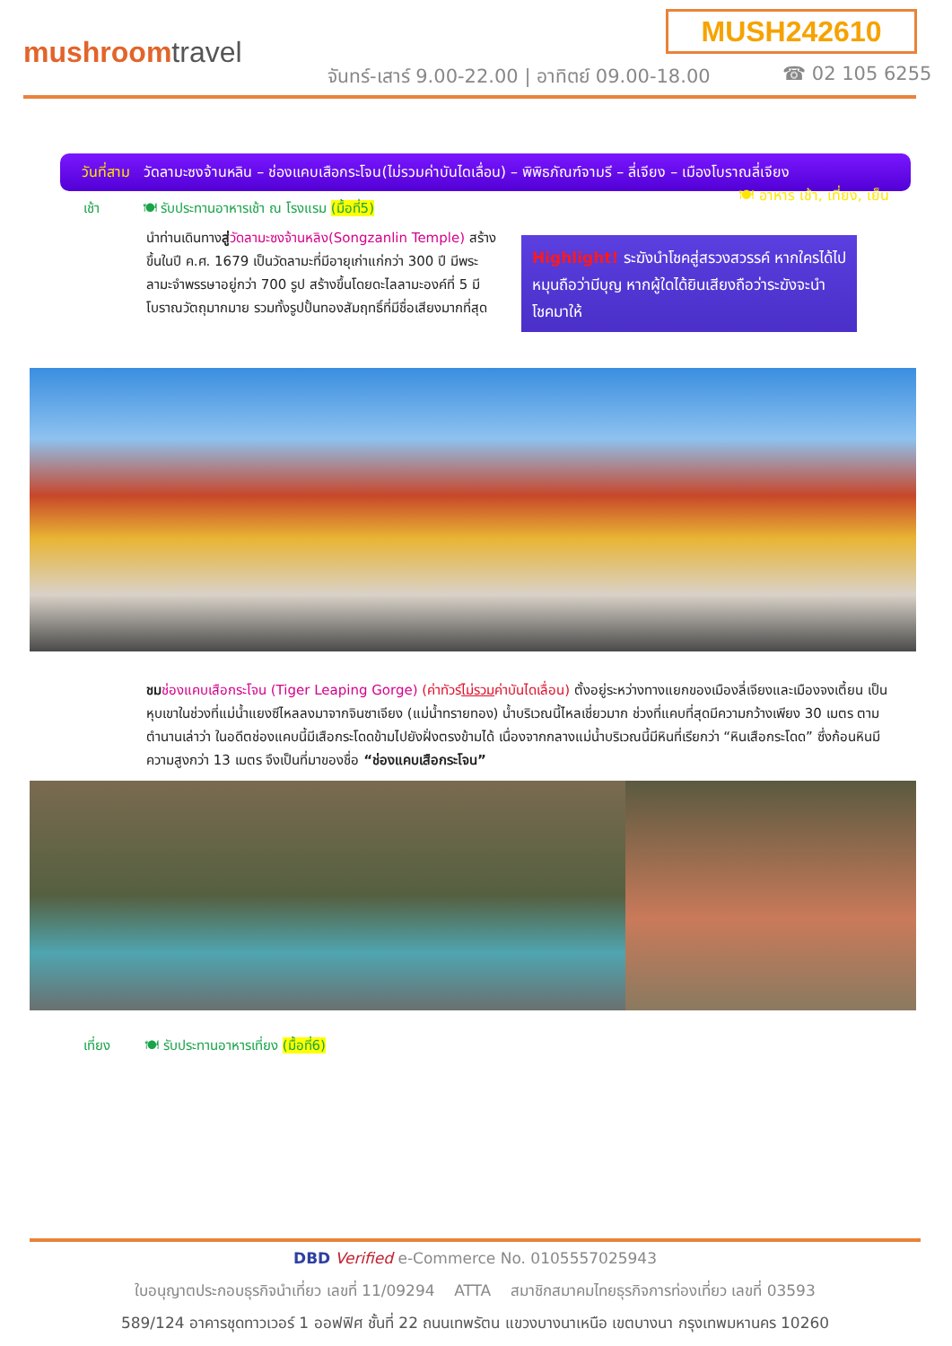MUSH242610
mushroomtravel
จันทร์-เสาร์ 9.00-22.00 | อาทิตย์ 09.00-18.00
☎ 02 105 6255
วันที่สาม วัดลามะซงจ้านหลิน – ช่องแคบเสือกระโจน(ไม่รวมค่าบันไดเลื่อน) – พิพิธภัณฑ์จามรี – ลี่เจียง – เมืองโบราณลี่เจียง 🍽 อาหาร เช้า, เที่ยง, เย็น
เช้า 🍽 รับประทานอาหารเช้า ณ โรงแรม (มื้อที่5)
นำท่านเดินทางสู่วัดลามะซงจ้านหลิง(Songzanlin Temple) สร้างขึ้นในปี ค.ศ. 1679 เป็นวัดลามะที่มีอายุเก่าแก่กว่า 300 ปี มีพระลามะจำพรรษาอยู่กว่า 700 รูป สร้างขึ้นโดยดะไลลามะองค์ที่ 5 มีโบราณวัตถุมากมาย รวมทั้งรูปปั้นทองสัมฤทธิ์ที่มีชื่อเสียงมากที่สุด
Highlight! ระฆังนำโชคสู่สรวงสวรรค์ หากใครได้ไปหมุนถือว่ามีบุญ หากผู้ใดได้ยินเสียงถือว่าระฆังจะนำโชคมาให้
ชม ช่องแคบเสือกระโจน (Tiger Leaping Gorge) (ค่าทัวร์ไม่รวมค่าบันไดเลื่อน) ตั้งอยู่ระหว่างทางแยกของเมืองลี่เจียงและเมืองจงเตี้ยน เป็นหุบเขาในช่วงที่แม่น้ำแยงซีไหลลงมาจากจินซาเจียง (แม่น้ำทรายทอง) น้ำบริเวณนี้ไหลเชี่ยวมาก ช่วงที่แคบที่สุดมีความกว้างเพียง 30 เมตร ตามตำนานเล่าว่า ในอดีตช่องแคบนี้มีเสือกระโดดข้ามไปยังฝั่งตรงข้ามได้ เนื่องจากกลางแม่น้ำบริเวณนี้มีหินที่เรียกว่า “หินเสือกระโดด” ซึ่งก้อนหินมีความสูงกว่า 13 เมตร จึงเป็นที่มาของชื่อ “ช่องแคบเสือกระโจน”
เที่ยง 🍽 รับประทานอาหารเที่ยง (มื้อที่6)
DBD Verified e-Commerce No. 0105557025943
ใบอนุญาตประกอบธุรกิจนำเที่ยว เลขที่ 11/09294 ATTA สมาชิกสมาคมไทยธุรกิจการท่องเที่ยว เลขที่ 03593
589/124 อาคารชุดทาวเวอร์ 1 ออฟฟิศ ชั้นที่ 22 ถนนเทพรัตน แขวงบางนาเหนือ เขตบางนา กรุงเทพมหานคร 10260